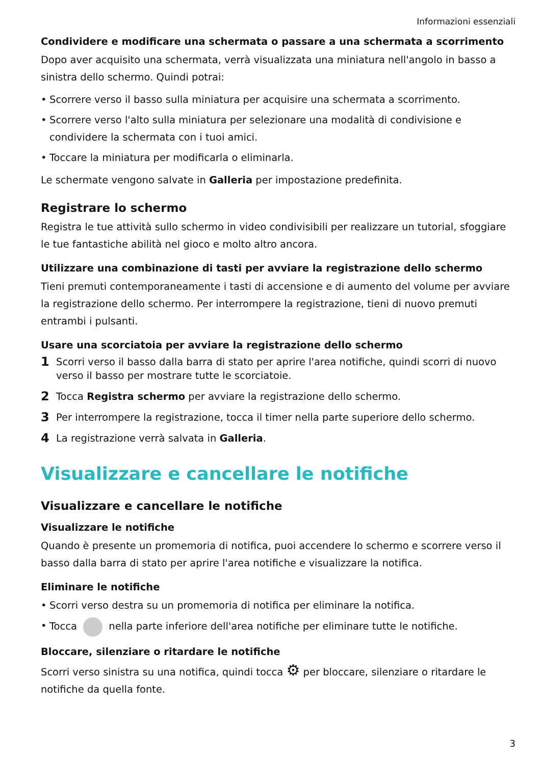Informazioni essenziali
Condividere e modificare una schermata o passare a una schermata a scorrimento
Dopo aver acquisito una schermata, verrà visualizzata una miniatura nell'angolo in basso a sinistra dello schermo. Quindi potrai:
• Scorrere verso il basso sulla miniatura per acquisire una schermata a scorrimento.
• Scorrere verso l'alto sulla miniatura per selezionare una modalità di condivisione e condividere la schermata con i tuoi amici.
• Toccare la miniatura per modificarla o eliminarla.
Le schermate vengono salvate in Galleria per impostazione predefinita.
Registrare lo schermo
Registra le tue attività sullo schermo in video condivisibili per realizzare un tutorial, sfoggiare le tue fantastiche abilità nel gioco e molto altro ancora.
Utilizzare una combinazione di tasti per avviare la registrazione dello schermo
Tieni premuti contemporaneamente i tasti di accensione e di aumento del volume per avviare la registrazione dello schermo. Per interrompere la registrazione, tieni di nuovo premuti entrambi i pulsanti.
Usare una scorciatoia per avviare la registrazione dello schermo
1 Scorri verso il basso dalla barra di stato per aprire l'area notifiche, quindi scorri di nuovo verso il basso per mostrare tutte le scorciatoie.
2 Tocca Registra schermo per avviare la registrazione dello schermo.
3 Per interrompere la registrazione, tocca il timer nella parte superiore dello schermo.
4 La registrazione verrà salvata in Galleria.
Visualizzare e cancellare le notifiche
Visualizzare e cancellare le notifiche
Visualizzare le notifiche
Quando è presente un promemoria di notifica, puoi accendere lo schermo e scorrere verso il basso dalla barra di stato per aprire l'area notifiche e visualizzare la notifica.
Eliminare le notifiche
• Scorri verso destra su un promemoria di notifica per eliminare la notifica.
• Tocca nella parte inferiore dell'area notifiche per eliminare tutte le notifiche.
Bloccare, silenziare o ritardare le notifiche
Scorri verso sinistra su una notifica, quindi tocca ⚙ per bloccare, silenziare o ritardare le notifiche da quella fonte.
3